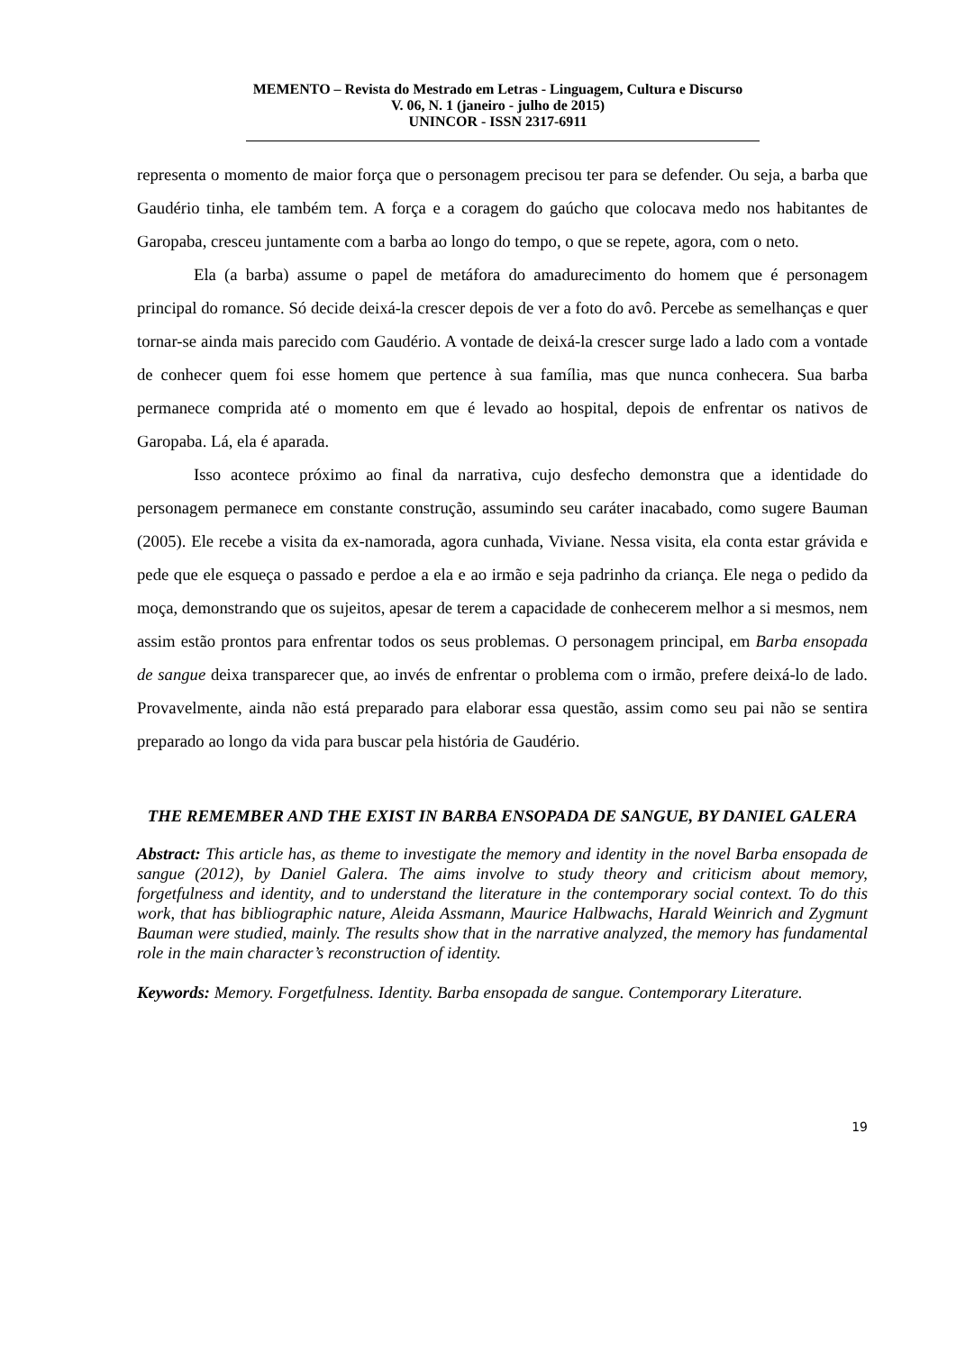MEMENTO – Revista do Mestrado em Letras - Linguagem, Cultura e Discurso
V. 06, N. 1 (janeiro - julho de 2015)
UNINCOR - ISSN 2317-6911
representa o momento de maior força que o personagem precisou ter para se defender. Ou seja, a barba que Gaudério tinha, ele também tem. A força e a coragem do gaúcho que colocava medo nos habitantes de Garopaba, cresceu juntamente com a barba ao longo do tempo, o que se repete, agora, com o neto.
Ela (a barba) assume o papel de metáfora do amadurecimento do homem que é personagem principal do romance. Só decide deixá-la crescer depois de ver a foto do avô. Percebe as semelhanças e quer tornar-se ainda mais parecido com Gaudério. A vontade de deixá-la crescer surge lado a lado com a vontade de conhecer quem foi esse homem que pertence à sua família, mas que nunca conhecera. Sua barba permanece comprida até o momento em que é levado ao hospital, depois de enfrentar os nativos de Garopaba. Lá, ela é aparada.
Isso acontece próximo ao final da narrativa, cujo desfecho demonstra que a identidade do personagem permanece em constante construção, assumindo seu caráter inacabado, como sugere Bauman (2005). Ele recebe a visita da ex-namorada, agora cunhada, Viviane. Nessa visita, ela conta estar grávida e pede que ele esqueça o passado e perdoe a ela e ao irmão e seja padrinho da criança. Ele nega o pedido da moça, demonstrando que os sujeitos, apesar de terem a capacidade de conhecerem melhor a si mesmos, nem assim estão prontos para enfrentar todos os seus problemas. O personagem principal, em Barba ensopada de sangue deixa transparecer que, ao invés de enfrentar o problema com o irmão, prefere deixá-lo de lado. Provavelmente, ainda não está preparado para elaborar essa questão, assim como seu pai não se sentira preparado ao longo da vida para buscar pela história de Gaudério.
THE REMEMBER AND THE EXIST IN BARBA ENSOPADA DE SANGUE, BY DANIEL GALERA
Abstract: This article has, as theme to investigate the memory and identity in the novel Barba ensopada de sangue (2012), by Daniel Galera. The aims involve to study theory and criticism about memory, forgetfulness and identity, and to understand the literature in the contemporary social context. To do this work, that has bibliographic nature, Aleida Assmann, Maurice Halbwachs, Harald Weinrich and Zygmunt Bauman were studied, mainly. The results show that in the narrative analyzed, the memory has fundamental role in the main character’s reconstruction of identity.
Keywords: Memory. Forgetfulness. Identity. Barba ensopada de sangue. Contemporary Literature.
19